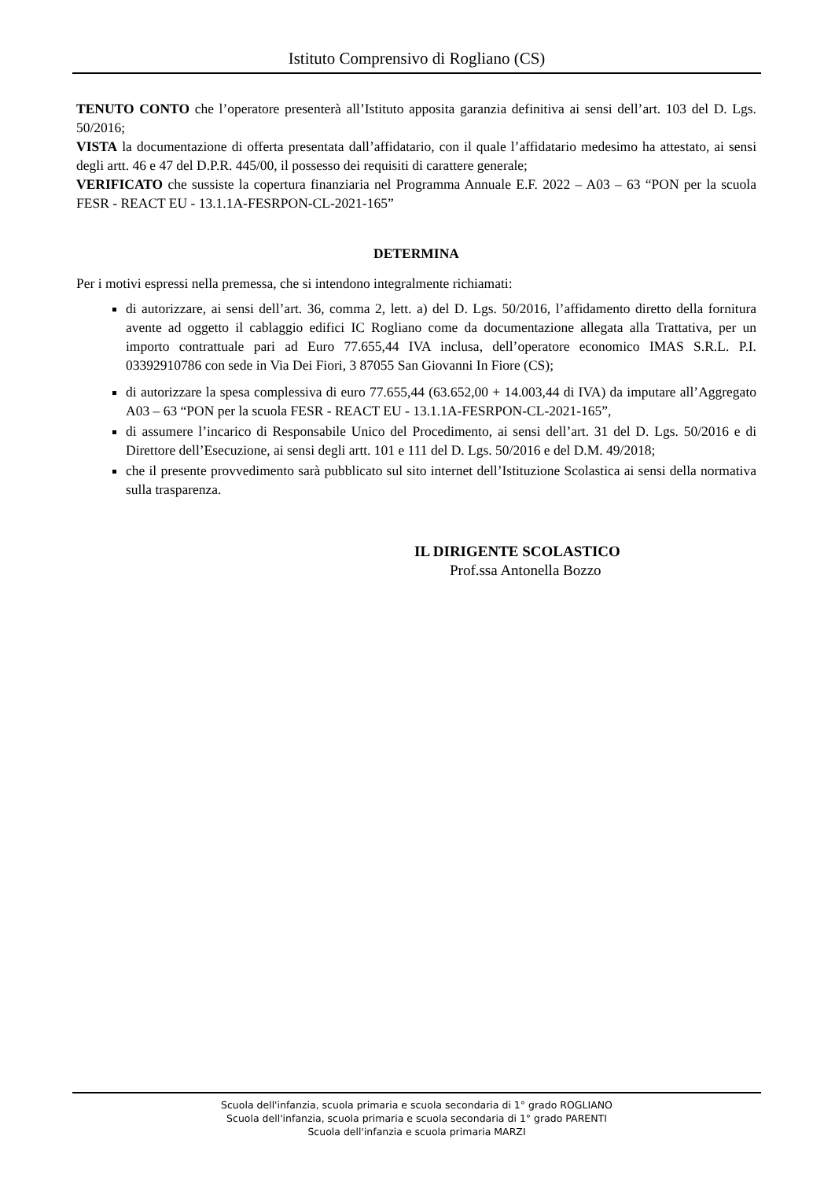Istituto Comprensivo di Rogliano (CS)
TENUTO CONTO che l’operatore presenterà all’Istituto apposita garanzia definitiva ai sensi dell’art. 103 del D. Lgs. 50/2016;
VISTA la documentazione di offerta presentata dall’affidatario, con il quale l’affidatario medesimo ha attestato, ai sensi degli artt. 46 e 47 del D.P.R. 445/00, il possesso dei requisiti di carattere generale;
VERIFICATO che sussiste la copertura finanziaria nel Programma Annuale E.F. 2022 – A03 – 63 “PON per la scuola FESR - REACT EU - 13.1.1A-FESRPON-CL-2021-165”
DETERMINA
Per i motivi espressi nella premessa, che si intendono integralmente richiamati:
di autorizzare, ai sensi dell’art. 36, comma 2, lett. a) del D. Lgs. 50/2016, l’affidamento diretto della fornitura avente ad oggetto il cablaggio edifici IC Rogliano come da documentazione allegata alla Trattativa, per un importo contrattuale pari ad Euro 77.655,44 IVA inclusa, dell’operatore economico IMAS S.R.L. P.I. 03392910786 con sede in Via Dei Fiori, 3 87055 San Giovanni In Fiore (CS);
di autorizzare la spesa complessiva di euro 77.655,44 (63.652,00 + 14.003,44 di IVA) da imputare all’Aggregato A03 – 63 “PON per la scuola FESR - REACT EU - 13.1.1A-FESRPON-CL-2021-165”,
di assumere l’incarico di Responsabile Unico del Procedimento, ai sensi dell’art. 31 del D. Lgs. 50/2016 e di Direttore dell’Esecuzione, ai sensi degli artt. 101 e 111 del D. Lgs. 50/2016 e del D.M. 49/2018;
che il presente provvedimento sarà pubblicato sul sito internet dell’Istituzione Scolastica ai sensi della normativa sulla trasparenza.
IL DIRIGENTE SCOLASTICO
Prof.ssa Antonella Bozzo
Scuola dell'infanzia, scuola primaria e scuola secondaria di 1° grado ROGLIANO
Scuola dell'infanzia, scuola primaria e scuola secondaria di 1° grado PARENTI
Scuola dell'infanzia e scuola primaria MARZI